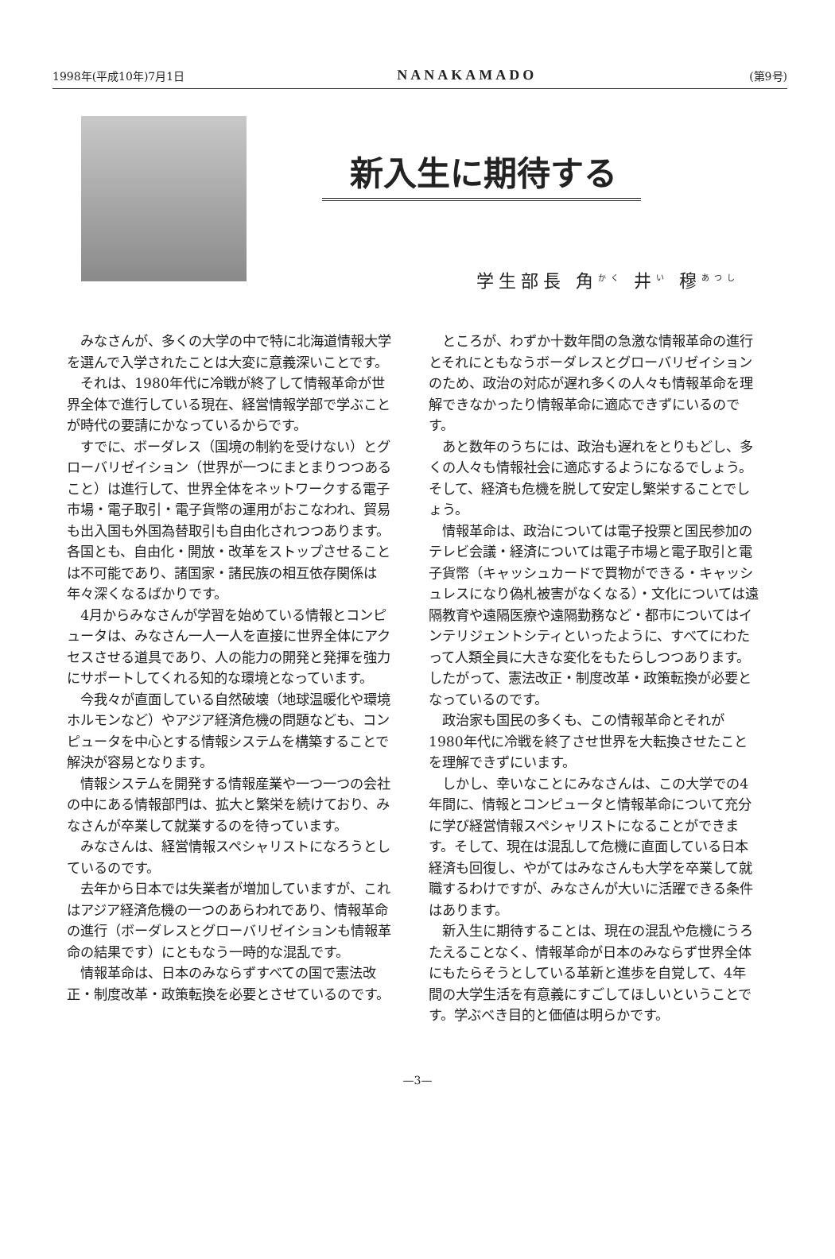1998年(平成10年)7月1日 NANAKAMADO (第9号)
新入生に期待する
学生部長 角<sup>かく</sup> 井<sup>い</sup> 穆<sup>あつし</sup>
みなさんが、多くの大学の中で特に北海道情報大学を選んで入学されたことは大変に意義深いことです。
それは、1980年代に冷戦が終了して情報革命が世界全体で進行している現在、経営情報学部で学ぶことが時代の要請にかなっているからです。
すでに、ボーダレス（国境の制約を受けない）とグローバリゼイション（世界が一つにまとまりつつあること）は進行して、世界全体をネットワークする電子市場・電子取引・電子貨幣の運用がおこなわれ、貿易も出入国も外国為替取引も自由化されつつあります。各国とも、自由化・開放・改革をストップさせることは不可能であり、諸国家・諸民族の相互依存関係は年々深くなるばかりです。
4月からみなさんが学習を始めている情報とコンピュータは、みなさん一人一人を直接に世界全体にアクセスさせる道具であり、人の能力の開発と発揮を強力にサポートしてくれる知的な環境となっています。
今我々が直面している自然破壊（地球温暖化や環境ホルモンなど）やアジア経済危機の問題なども、コンピュータを中心とする情報システムを構築することで解決が容易となります。
情報システムを開発する情報産業や一つ一つの会社の中にある情報部門は、拡大と繁栄を続けており、みなさんが卒業して就業するのを待っています。
みなさんは、経営情報スペシャリストになろうとしているのです。
去年から日本では失業者が増加していますが、これはアジア経済危機の一つのあらわれであり、情報革命の進行（ボーダレスとグローバリゼイションも情報革命の結果です）にともなう一時的な混乱です。
情報革命は、日本のみならずすべての国で憲法改正・制度改革・政策転換を必要とさせているのです。
ところが、わずか十数年間の急激な情報革命の進行とそれにともなうボーダレスとグローバリゼイションのため、政治の対応が遅れ多くの人々も情報革命を理解できなかったり情報革命に適応できずにいるのです。
あと数年のうちには、政治も遅れをとりもどし、多くの人々も情報社会に適応するようになるでしょう。そして、経済も危機を脱して安定し繁栄することでしょう。
情報革命は、政治については電子投票と国民参加のテレビ会議・経済については電子市場と電子取引と電子貨幣（キャッシュカードで買物ができる・キャッシュレスになり偽札被害がなくなる）・文化については遠隔教育や遠隔医療や遠隔勤務など・都市についてはインテリジェントシティといったように、すべてにわたって人類全員に大きな変化をもたらしつつあります。したがって、憲法改正・制度改革・政策転換が必要となっているのです。
政治家も国民の多くも、この情報革命とそれが1980年代に冷戦を終了させ世界を大転換させたことを理解できずにいます。
しかし、幸いなことにみなさんは、この大学での4年間に、情報とコンピュータと情報革命について充分に学び経営情報スペシャリストになることができます。そして、現在は混乱して危機に直面している日本経済も回復し、やがてはみなさんも大学を卒業して就職するわけですが、みなさんが大いに活躍できる条件はあります。
新入生に期待することは、現在の混乱や危機にうろたえることなく、情報革命が日本のみならず世界全体にもたらそうとしている革新と進歩を自覚して、4年間の大学生活を有意義にすごしてほしいということです。学ぶべき目的と価値は明らかです。
—3—